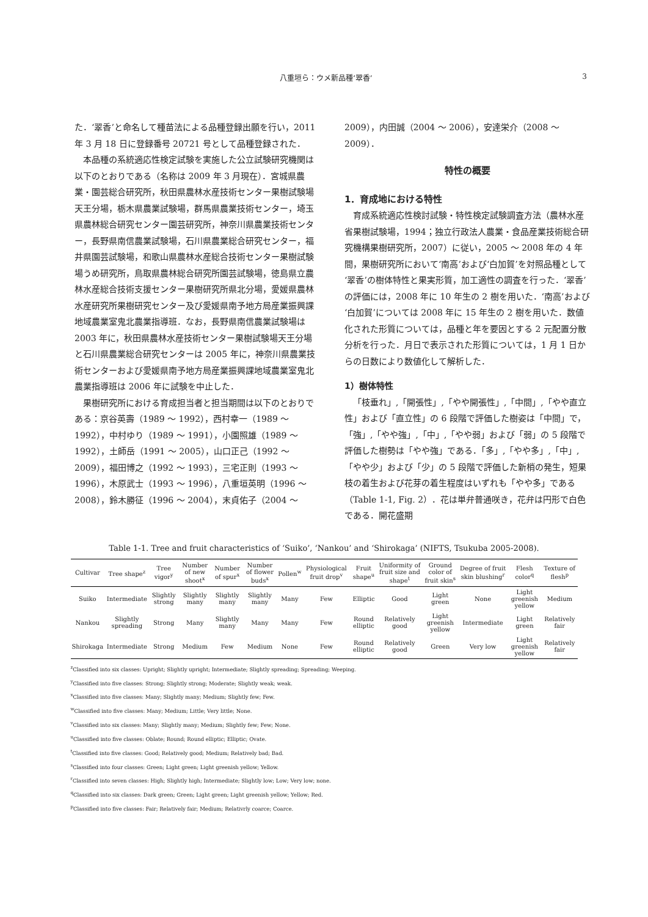八重垣ら：ウメ新品種‘翠香’ 3
た．‘翠香’と命名して種苗法による品種登録出願を行い，2011 年 3 月 18 日に登録番号 20721 号として品種登録された．
本品種の系統適応性検定試験を実施した公立試験研究機関は以下のとおりである（名称は 2009 年 3 月現在）．宮城県農業・園芸総合研究所，秋田県農林水産技術センター果樹試験場天王分場，栃木県農業試験場，群馬県農業技術センター，埼玉県農林総合研究センター園芸研究所，神奈川県農業技術センター，長野県南信農業試験場，石川県農業総合研究センター，福井県園芸試験場，和歌山県農林水産総合技術センター果樹試験場うめ研究所，鳥取県農林総合研究所園芸試験場，徳島県立農林水産総合技術支援センター果樹研究所県北分場，愛媛県農林水産研究所果樹研究センター及び愛媛県南予地方局産業振興課地域農業室鬼北農業指導班．なお，長野県南信農業試験場は 2003 年に，秋田県農林水産技術センター果樹試験場天王分場と石川県農業総合研究センターは 2005 年に，神奈川県農業技術センターおよび愛媛県南予地方局産業振興課地域農業室鬼北農業指導班は 2006 年に試験を中止した．
果樹研究所における育成担当者と担当期間は以下のとおりである：京谷英壽（1989 ～ 1992），西村幸一（1989 ～ 1992），中村ゆり（1989 ～ 1991），小園照雄（1989 ～ 1992），土師岳（1991 ～ 2005），山口正己（1992 ～ 2009），福田博之（1992 ～ 1993），三宅正則（1993 ～ 1996），木原武士（1993 ～ 1996），八重垣英明（1996 ～ 2008），鈴木勝征（1996 ～ 2004），末貞佑子（2004 ～
2009），内田誠（2004 ～ 2006），安達栄介（2008 ～ 2009）．
特性の概要
1．育成地における特性
育成系統適応性検討試験・特性検定試験調査方法（農林水産省果樹試験場，1994；独立行政法人農業・食品産業技術総合研究機構果樹研究所，2007）に従い，2005 ～ 2008 年の 4 年間，果樹研究所において‘南高’および‘白加賀’を対照品種として‘翠香’の樹体特性と果実形質，加工適性の調査を行った．‘翠香’の評価には，2008 年に 10 年生の 2 樹を用いた．‘南高’および‘白加賀’については 2008 年に 15 年生の 2 樹を用いた．数値化された形質については，品種と年を要因とする 2 元配置分散分析を行った．月日で表示された形質については，1 月 1 日からの日数により数値化して解析した．
1）樹体特性
「枝垂れ」,「開張性」,「やや開張性」,「中間」,「やや直立性」および「直立性」の 6 段階で評価した樹姿は「中間」で，「強」,「やや強」,「中」,「やや弱」および「弱」の 5 段階で評価した樹勢は「やや強」である．「多」,「やや多」,「中」,「やや少」および「少」の 5 段階で評価した新梢の発生，短果枝の着生および花芽の着生程度はいずれも「やや多」である（Table 1-1, Fig. 2）．花は単弁普通咲き，花弁は円形で白色である．開花盛期
Table 1-1. Tree and fruit characteristics of ‘Suiko’, ‘Nankou’ and ‘Shirokaga’ (NIFTS, Tsukuba 2005-2008).
| Cultivar | Tree shape<sup>z</sup> | Tree vigor<sup>y</sup> | Number of new shoot<sup>x</sup> | Number of spur<sup>x</sup> | Number of flower buds<sup>x</sup> | Pollen<sup>w</sup> | Physiological fruit drop<sup>v</sup> | Fruit shape<sup>u</sup> | Uniformity of fruit size and shape<sup>t</sup> | Ground color of fruit skin<sup>s</sup> | Degree of fruit skin blushing<sup>r</sup> | Flesh color<sup>q</sup> | Texture of flesh<sup>p</sup> |
| --- | --- | --- | --- | --- | --- | --- | --- | --- | --- | --- | --- | --- | --- |
| Suiko | Intermediate | Slightly strong | Slightly many | Slightly many | Slightly many | Many | Few | Elliptic | Good | Light green | None | Light greenish yellow | Medium |
| Nankou | Slightly spreading | Strong | Many | Slightly many | Many | Many | Few | Round elliptic | Relatively good | Light greenish yellow | Intermediate | Light green | Relatively fair |
| Shirokaga | Intermediate | Strong | Medium | Few | Medium | None | Few | Round elliptic | Relatively good | Green | Very low | Light greenish yellow | Relatively fair |
<sup>z</sup> Classified into six classes: Upright; Slightly upright; Intermediate; Slightly spreading; Spreading; Weeping.
<sup>y</sup> Classified into five classes: Strong; Slightly strong; Moderate; Slightly weak; weak.
<sup>x</sup> Classified into five classes: Many; Slightly many; Medium; Slightly few; Few.
<sup>w</sup> Classified into five classes: Many; Medium; Little; Very little; None.
<sup>v</sup> Classified into six classes: Many; Slightly many; Medium; Slightly few; Few; None.
<sup>u</sup> Classified into five classes: Oblate; Round; Round elliptic; Elliptic; Ovate.
<sup>t</sup> Classified into five classes: Good; Relatively good; Medium; Relatively bad; Bad.
<sup>s</sup> Classified into four classes: Green; Light green; Light greenish yellow; Yellow.
<sup>r</sup> Classified into seven classes: High; Slightly high; Intermediate; Slightly low; Low; Very low; none.
<sup>q</sup> Classified into six classes: Dark green; Green; Light green; Light greenish yellow; Yellow; Red.
<sup>p</sup> Classified into five classes: Fair; Relatively fair; Medium; Relativrly coarce; Coarce.